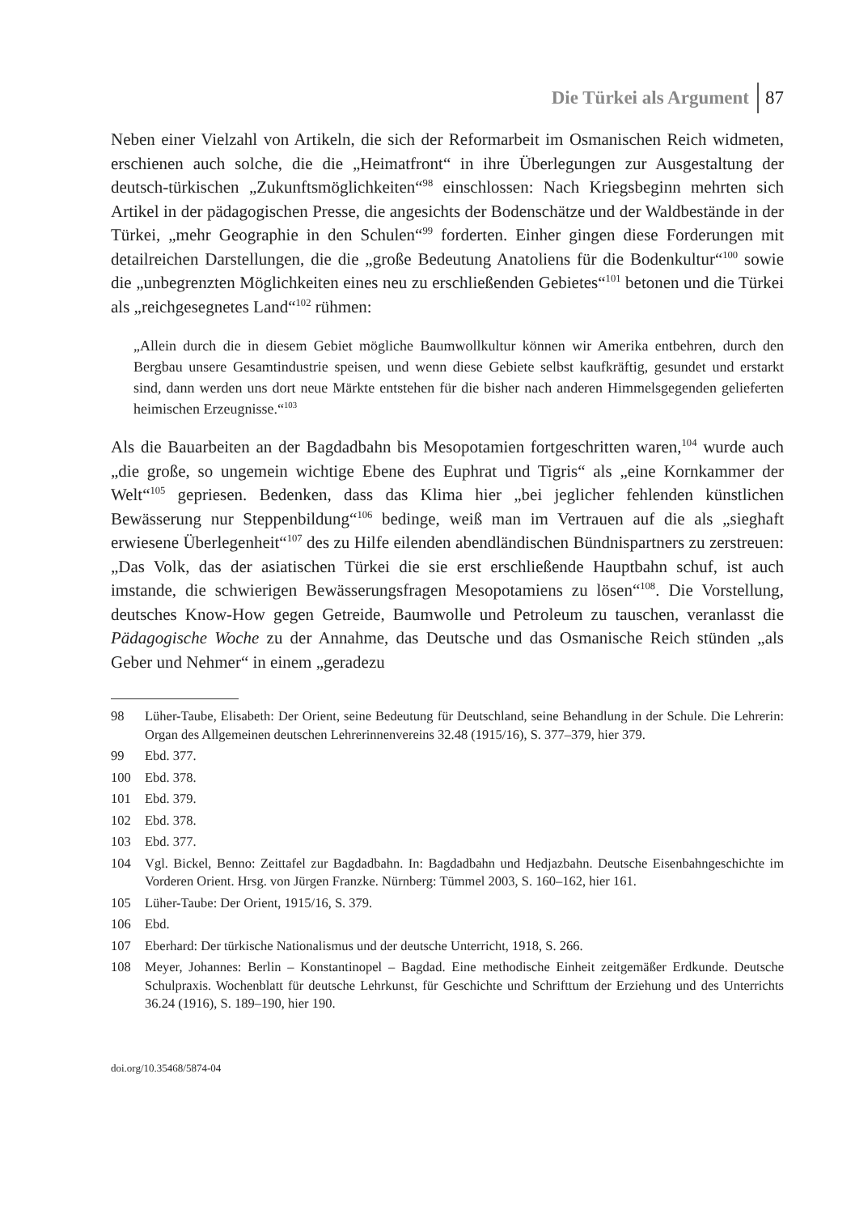Die Türkei als Argument 87
Neben einer Vielzahl von Artikeln, die sich der Reformarbeit im Osmanischen Reich widmeten, erschienen auch solche, die die „Heimatfront“ in ihre Überlegungen zur Ausgestaltung der deutsch-türkischen „Zukunftsmöglichkeiten“<sup>98</sup> einschlossen: Nach Kriegsbeginn mehrten sich Artikel in der pädagogischen Presse, die angesichts der Bodenschätze und der Waldbestände in der Türkei, „mehr Geographie in den Schulen“<sup>99</sup> forderten. Einher gingen diese Forderungen mit detailreichen Darstellungen, die die „große Bedeutung Anatoliens für die Bodenkultur“<sup>100</sup> sowie die „unbegrenzten Möglichkeiten eines neu zu erschließenden Gebietes“<sup>101</sup> betonen und die Türkei als „reichgesegnetes Land“<sup>102</sup> rühmen:
„Allein durch die in diesem Gebiet mögliche Baumwollkultur können wir Amerika entbehren, durch den Bergbau unsere Gesamtindustrie speisen, und wenn diese Gebiete selbst kaufkräftig, gesundet und erstarkt sind, dann werden uns dort neue Märkte entstehen für die bisher nach anderen Himmelsgegenden gelieferten heimischen Erzeugnisse.“<sup>103</sup>
Als die Bauarbeiten an der Bagdadbahn bis Mesopotamien fortgeschritten waren,<sup>104</sup> wurde auch „die große, so ungemein wichtige Ebene des Euphrat und Tigris“ als „eine Kornkammer der Welt“<sup>105</sup> gepriesen. Bedenken, dass das Klima hier „bei jeglicher fehlenden künstlichen Bewässerung nur Steppenbildung“<sup>106</sup> bedinge, weiß man im Vertrauen auf die als „sieghaft erwiesene Überlegenheit“<sup>107</sup> des zu Hilfe eilenden abendländischen Bündnispartners zu zerstreuen: „Das Volk, das der asiatischen Türkei die sie erst erschließende Hauptbahn schuf, ist auch imstande, die schwierigen Bewässerungsfragen Mesopotamiens zu lösen“<sup>108</sup>. Die Vorstellung, deutsches Know-How gegen Getreide, Baumwolle und Petroleum zu tauschen, veranlasst die Pädagogische Woche zu der Annahme, das Deutsche und das Osmanische Reich stünden „als Geber und Nehmer“ in einem „geradezu
98 Lüher-Taube, Elisabeth: Der Orient, seine Bedeutung für Deutschland, seine Behandlung in der Schule. Die Lehrerin: Organ des Allgemeinen deutschen Lehrerinnenvereins 32.48 (1915/16), S. 377–379, hier 379.
99 Ebd. 377.
100 Ebd. 378.
101 Ebd. 379.
102 Ebd. 378.
103 Ebd. 377.
104 Vgl. Bickel, Benno: Zeittafel zur Bagdadbahn. In: Bagdadbahn und Hedjazbahn. Deutsche Eisenbahngeschichte im Vorderen Orient. Hrsg. von Jürgen Franzke. Nürnberg: Tümmel 2003, S. 160–162, hier 161.
105 Lüher-Taube: Der Orient, 1915/16, S. 379.
106 Ebd.
107 Eberhard: Der türkische Nationalismus und der deutsche Unterricht, 1918, S. 266.
108 Meyer, Johannes: Berlin – Konstantinopel – Bagdad. Eine methodische Einheit zeitgemäßer Erdkunde. Deutsche Schulpraxis. Wochenblatt für deutsche Lehrkunst, für Geschichte und Schrifttum der Erziehung und des Unterrichts 36.24 (1916), S. 189–190, hier 190.
doi.org/10.35468/5874-04